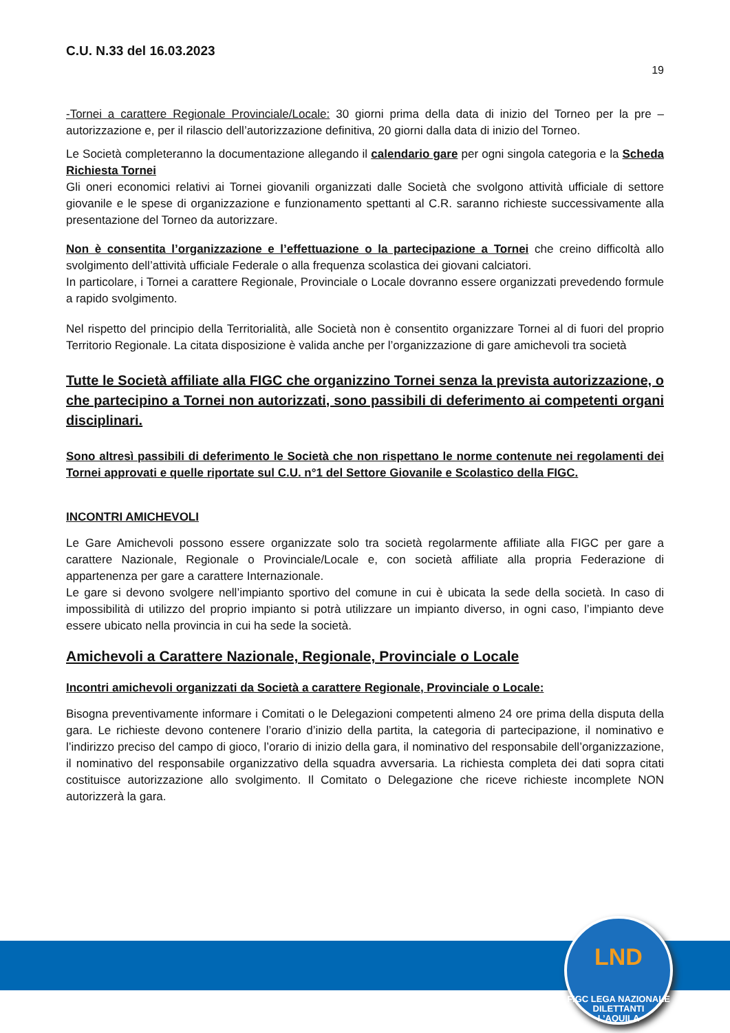C.U. N.33 del 16.03.2023
19
-Tornei a carattere Regionale Provinciale/Locale: 30 giorni prima della data di inizio del Torneo per la pre – autorizzazione e, per il rilascio dell’autorizzazione definitiva, 20 giorni dalla data di inizio del Torneo.
Le Società completeranno la documentazione allegando il calendario gare per ogni singola categoria e la Scheda Richiesta Tornei
Gli oneri economici relativi ai Tornei giovanili organizzati dalle Società che svolgono attività ufficiale di settore giovanile e le spese di organizzazione e funzionamento spettanti al C.R. saranno richieste successivamente alla presentazione del Torneo da autorizzare.
Non è consentita l’organizzazione e l’effettuazione o la partecipazione a Tornei che creino difficoltà allo svolgimento dell’attività ufficiale Federale o alla frequenza scolastica dei giovani calciatori.
In particolare, i Tornei a carattere Regionale, Provinciale o Locale dovranno essere organizzati prevedendo formule a rapido svolgimento.
Nel rispetto del principio della Territorialità, alle Società non è consentito organizzare Tornei al di fuori del proprio Territorio Regionale. La citata disposizione è valida anche per l’organizzazione di gare amichevoli tra società
Tutte le Società affiliate alla FIGC che organizzino Tornei senza la prevista autorizzazione, o che partecipino a Tornei non autorizzati, sono passibili di deferimento ai competenti organi disciplinari.
Sono altresì passibili di deferimento le Società che non rispettano le norme contenute nei regolamenti dei Tornei approvati e quelle riportate sul C.U. n°1 del Settore Giovanile e Scolastico della FIGC.
INCONTRI AMICHEVOLI
Le Gare Amichevoli possono essere organizzate solo tra società regolarmente affiliate alla FIGC per gare a carattere Nazionale, Regionale o Provinciale/Locale e, con società affiliate alla propria Federazione di appartenenza per gare a carattere Internazionale.
Le gare si devono svolgere nell’impianto sportivo del comune in cui è ubicata la sede della società. In caso di impossibilità di utilizzo del proprio impianto si potrà utilizzare un impianto diverso, in ogni caso, l’impianto deve essere ubicato nella provincia in cui ha sede la società.
Amichevoli a Carattere Nazionale, Regionale, Provinciale o Locale
Incontri amichevoli organizzati da Società a carattere Regionale, Provinciale o Locale:
Bisogna preventivamente informare i Comitati o le Delegazioni competenti almeno 24 ore prima della disputa della gara. Le richieste devono contenere l’orario d’inizio della partita, la categoria di partecipazione, il nominativo e l’indirizzo preciso del campo di gioco, l’orario di inizio della gara, il nominativo del responsabile dell’organizzazione, il nominativo del responsabile organizzativo della squadra avversaria. La richiesta completa dei dati sopra citati costituisce autorizzazione allo svolgimento. Il Comitato o Delegazione che riceve richieste incomplete NON autorizzerà la gara.
LND
FIGC LEGA NAZIONALE DILETTANTI
L’AQUILA